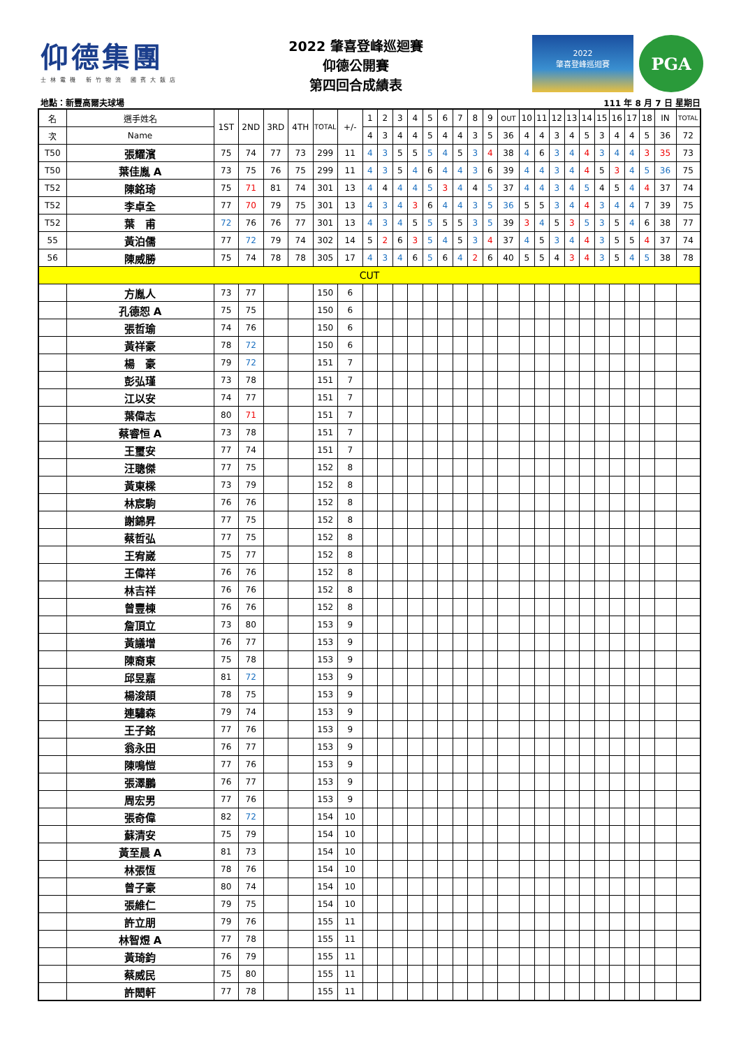仰德集團
士林電機 新竹物流 國賓大飯店
2022 肇喜登峰巡迴賽
仰德公開賽
第四回合成績表
2022
肇喜登峰巡迴賽
PGA
地點：新豐高爾夫球場 111 年 8 月 7 日 星期日
| 名 | 選手姓名 | 1ST | 2ND | 3RD | 4TH | TOTAL | +/- | 1 | 2 | 3 | 4 | 5 | 6 | 7 | 8 | 9 | OUT | 10 | 11 | 12 | 13 | 14 | 15 | 16 | 17 | 18 | IN | TOTAL |
| --- | --- | --- | --- | --- | --- | --- | --- | --- | --- | --- | --- | --- | --- | --- | --- | --- | --- | --- | --- | --- | --- | --- | --- | --- | --- | --- | --- | --- |
| 次 | Name | | | | | | | 4 | 3 | 4 | 4 | 5 | 4 | 4 | 3 | 5 | 36 | 4 | 4 | 3 | 4 | 5 | 3 | 4 | 4 | 5 | 36 | 72 |
| T50 | 張耀濱 | 75 | 74 | 77 | 73 | 299 | 11 | 4 | 3 | 5 | 5 | 5 | 4 | 5 | 3 | 4 | 38 | 4 | 6 | 3 | 4 | 4 | 3 | 4 | 4 | 3 | 35 | 73 |
| T50 | 葉佳胤 A | 73 | 75 | 76 | 75 | 299 | 11 | 4 | 3 | 5 | 4 | 6 | 4 | 4 | 3 | 6 | 39 | 4 | 4 | 3 | 4 | 4 | 5 | 3 | 4 | 5 | 36 | 75 |
| T52 | 陳銘琦 | 75 | 71 | 81 | 74 | 301 | 13 | 4 | 4 | 4 | 4 | 5 | 3 | 4 | 4 | 5 | 37 | 4 | 4 | 3 | 4 | 5 | 4 | 5 | 4 | 4 | 37 | 74 |
| T52 | 李卓全 | 77 | 70 | 79 | 75 | 301 | 13 | 4 | 3 | 4 | 3 | 6 | 4 | 4 | 3 | 5 | 36 | 5 | 5 | 3 | 4 | 4 | 3 | 4 | 4 | 7 | 39 | 75 |
| T52 | 葉 甫 | 72 | 76 | 76 | 77 | 301 | 13 | 4 | 3 | 4 | 5 | 5 | 5 | 5 | 3 | 5 | 39 | 3 | 4 | 5 | 3 | 5 | 3 | 5 | 4 | 6 | 38 | 77 |
| 55 | 黃泊儒 | 77 | 72 | 79 | 74 | 302 | 14 | 5 | 2 | 6 | 3 | 5 | 4 | 5 | 3 | 4 | 37 | 4 | 5 | 3 | 4 | 4 | 3 | 5 | 5 | 4 | 37 | 74 |
| 56 | 陳威勝 | 75 | 74 | 78 | 78 | 305 | 17 | 4 | 3 | 4 | 6 | 5 | 6 | 4 | 2 | 6 | 40 | 5 | 5 | 4 | 3 | 4 | 3 | 5 | 4 | 5 | 38 | 78 |
| CUT | | | | | | | | | | | | | | | | | | | | | | | | | | | | |
| | 方胤人 | 73 | 77 | | | 150 | 6 | | | | | | | | | | | | | | | | | | | | | |
| | 孔德恕 A | 75 | 75 | | | 150 | 6 | | | | | | | | | | | | | | | | | | | | | |
| | 張哲瑜 | 74 | 76 | | | 150 | 6 | | | | | | | | | | | | | | | | | | | | | |
| | 黃祥豪 | 78 | 72 | | | 150 | 6 | | | | | | | | | | | | | | | | | | | | | |
| | 楊 豪 | 79 | 72 | | | 151 | 7 | | | | | | | | | | | | | | | | | | | | | |
| | 彭弘瑾 | 73 | 78 | | | 151 | 7 | | | | | | | | | | | | | | | | | | | | | |
| | 江以安 | 74 | 77 | | | 151 | 7 | | | | | | | | | | | | | | | | | | | | | |
| | 葉偉志 | 80 | 71 | | | 151 | 7 | | | | | | | | | | | | | | | | | | | | | |
| | 蔡睿恒 A | 73 | 78 | | | 151 | 7 | | | | | | | | | | | | | | | | | | | | | |
| | 王璽安 | 77 | 74 | | | 151 | 7 | | | | | | | | | | | | | | | | | | | | | |
| | 汪聰傑 | 77 | 75 | | | 152 | 8 | | | | | | | | | | | | | | | | | | | | | |
| | 黃東樑 | 73 | 79 | | | 152 | 8 | | | | | | | | | | | | | | | | | | | | | |
| | 林宸駒 | 76 | 76 | | | 152 | 8 | | | | | | | | | | | | | | | | | | | | | |
| | 謝錦昇 | 77 | 75 | | | 152 | 8 | | | | | | | | | | | | | | | | | | | | | |
| | 蔡哲弘 | 77 | 75 | | | 152 | 8 | | | | | | | | | | | | | | | | | | | | | |
| | 王宥崴 | 75 | 77 | | | 152 | 8 | | | | | | | | | | | | | | | | | | | | | |
| | 王偉祥 | 76 | 76 | | | 152 | 8 | | | | | | | | | | | | | | | | | | | | | |
| | 林吉祥 | 76 | 76 | | | 152 | 8 | | | | | | | | | | | | | | | | | | | | | |
| | 曾豐棟 | 76 | 76 | | | 152 | 8 | | | | | | | | | | | | | | | | | | | | | |
| | 詹頂立 | 73 | 80 | | | 153 | 9 | | | | | | | | | | | | | | | | | | | | | |
| | 黃議增 | 76 | 77 | | | 153 | 9 | | | | | | | | | | | | | | | | | | | | | |
| | 陳裔東 | 75 | 78 | | | 153 | 9 | | | | | | | | | | | | | | | | | | | | | |
| | 邱昱嘉 | 81 | 72 | | | 153 | 9 | | | | | | | | | | | | | | | | | | | | | |
| | 楊浚頡 | 78 | 75 | | | 153 | 9 | | | | | | | | | | | | | | | | | | | | | |
| | 連驌森 | 79 | 74 | | | 153 | 9 | | | | | | | | | | | | | | | | | | | | | |
| | 王子銘 | 77 | 76 | | | 153 | 9 | | | | | | | | | | | | | | | | | | | | | |
| | 翁永田 | 76 | 77 | | | 153 | 9 | | | | | | | | | | | | | | | | | | | | | |
| | 陳鳴愷 | 77 | 76 | | | 153 | 9 | | | | | | | | | | | | | | | | | | | | | |
| | 張澤鵬 | 76 | 77 | | | 153 | 9 | | | | | | | | | | | | | | | | | | | | | |
| | 周宏男 | 77 | 76 | | | 153 | 9 | | | | | | | | | | | | | | | | | | | | | |
| | 張奇偉 | 82 | 72 | | | 154 | 10 | | | | | | | | | | | | | | | | | | | | | |
| | 蘇清安 | 75 | 79 | | | 154 | 10 | | | | | | | | | | | | | | | | | | | | | |
| | 黃至晨 A | 81 | 73 | | | 154 | 10 | | | | | | | | | | | | | | | | | | | | | |
| | 林張恆 | 78 | 76 | | | 154 | 10 | | | | | | | | | | | | | | | | | | | | | |
| | 曾子豪 | 80 | 74 | | | 154 | 10 | | | | | | | | | | | | | | | | | | | | | |
| | 張維仁 | 79 | 75 | | | 154 | 10 | | | | | | | | | | | | | | | | | | | | | |
| | 許立朋 | 79 | 76 | | | 155 | 11 | | | | | | | | | | | | | | | | | | | | | |
| | 林智煜 A | 77 | 78 | | | 155 | 11 | | | | | | | | | | | | | | | | | | | | | |
| | 黃琦鈞 | 76 | 79 | | | 155 | 11 | | | | | | | | | | | | | | | | | | | | | |
| | 蔡威民 | 75 | 80 | | | 155 | 11 | | | | | | | | | | | | | | | | | | | | | |
| | 許閎軒 | 77 | 78 | | | 155 | 11 | | | | | | | | | | | | | | | | | | | | | |